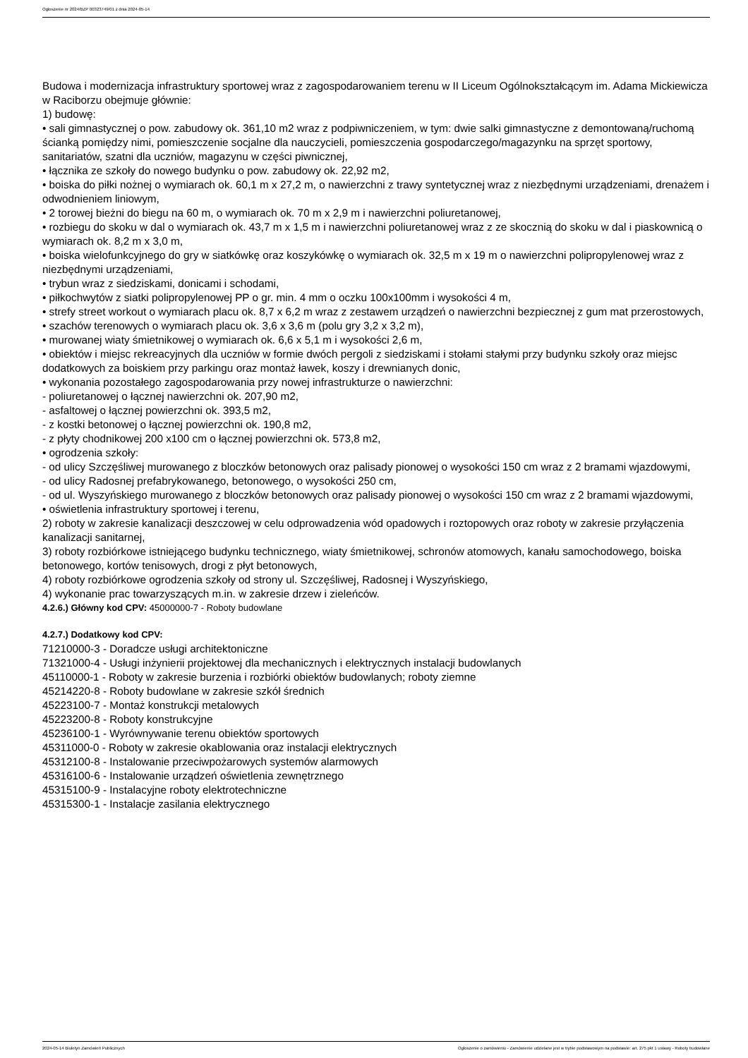Ogłoszenie nr 2024/BZP 00323749/01 z dnia 2024-05-14
Budowa i modernizacja infrastruktury sportowej wraz z zagospodarowaniem terenu w II Liceum Ogólnokształcącym im. Adama Mickiewicza w Raciborzu obejmuje głównie:
1) budowę:
• sali gimnastycznej o pow. zabudowy ok. 361,10 m2 wraz z podpiwniczeniem, w tym: dwie salki gimnastyczne z demontowaną/ruchomą ścianką pomiędzy nimi, pomieszczenie socjalne dla nauczycieli, pomieszczenia gospodarczego/magazynku na sprzęt sportowy, sanitariatów, szatni dla uczniów, magazynu w części piwnicznej,
• łącznika ze szkoły do nowego budynku o pow. zabudowy ok. 22,92 m2,
• boiska do piłki nożnej o wymiarach ok. 60,1 m x 27,2 m, o nawierzchni z trawy syntetycznej wraz z niezbędnymi urządzeniami, drenażem i odwodnieniem liniowym,
• 2 torowej bieżni do biegu na 60 m, o wymiarach ok. 70 m x 2,9 m i nawierzchni poliuretanowej,
• rozbiegu do skoku w dal o wymiarach ok. 43,7 m x 1,5 m i nawierzchni poliuretanowej wraz z ze skocznią do skoku w dal i piaskownicą o wymiarach ok. 8,2 m x 3,0 m,
• boiska wielofunkcyjnego do gry w siatkówkę oraz koszykówkę o wymiarach ok. 32,5 m x 19 m o nawierzchni polipropylenowej wraz z niezbędnymi urządzeniami,
• trybun wraz z siedziskami, donicami i schodami,
• piłkochwytów z siatki polipropylenowej PP o gr. min. 4 mm o oczku 100x100mm i wysokości 4 m,
• strefy street workout o wymiarach placu ok. 8,7 x 6,2 m wraz z zestawem urządzeń o nawierzchni bezpiecznej z gum mat przerostowych,
• szachów terenowych o wymiarach placu ok. 3,6 x 3,6 m (polu gry 3,2 x 3,2 m),
• murowanej wiaty śmietnikowej o wymiarach ok. 6,6 x 5,1 m i wysokości 2,6 m,
• obiektów i miejsc rekreacyjnych dla uczniów w formie dwóch pergoli z siedziskami i stołami stałymi przy budynku szkoły oraz miejsc dodatkowych za boiskiem przy parkingu oraz montaż ławek, koszy i drewnianych donic,
• wykonania pozostałego zagospodarowania przy nowej infrastrukturze o nawierzchni:
- poliuretanowej o łącznej nawierzchni ok. 207,90 m2,
- asfaltowej o łącznej powierzchni ok. 393,5 m2,
- z kostki betonowej o łącznej powierzchni ok. 190,8 m2,
- z płyty chodnikowej 200 x100 cm o łącznej powierzchni ok. 573,8 m2,
• ogrodzenia szkoły:
- od ulicy Szczęśliwej murowanego z bloczków betonowych oraz palisady pionowej o wysokości 150 cm wraz z 2 bramami wjazdowymi,
- od ulicy Radosnej prefabrykowanego, betonowego, o wysokości 250 cm,
- od ul. Wyszyńskiego murowanego z bloczków betonowych oraz palisady pionowej o wysokości 150 cm wraz z 2 bramami wjazdowymi,
• oświetlenia infrastruktury sportowej i terenu,
2) roboty w zakresie kanalizacji deszczowej w celu odprowadzenia wód opadowych i roztopowych oraz roboty w zakresie przyłączenia kanalizacji sanitarnej,
3) roboty rozbiórkowe istniejącego budynku technicznego, wiaty śmietnikowej, schronów atomowych, kanału samochodowego, boiska betonowego, kortów tenisowych, drogi z płyt betonowych,
4) roboty rozbiórkowe ogrodzenia szkoły od strony ul. Szczęśliwej, Radosnej i Wyszyńskiego,
4) wykonanie prac towarzyszących m.in. w zakresie drzew i zieleńców.
4.2.6.) Główny kod CPV: 45000000-7 - Roboty budowlane
4.2.7.) Dodatkowy kod CPV:
71210000-3 - Doradcze usługi architektoniczne
71321000-4 - Usługi inżynierii projektowej dla mechanicznych i elektrycznych instalacji budowlanych
45110000-1 - Roboty w zakresie burzenia i rozbiórki obiektów budowlanych; roboty ziemne
45214220-8 - Roboty budowlane w zakresie szkół średnich
45223100-7 - Montaż konstrukcji metalowych
45223200-8 - Roboty konstrukcyjne
45236100-1 - Wyrównywanie terenu obiektów sportowych
45311000-0 - Roboty w zakresie okablowania oraz instalacji elektrycznych
45312100-8 - Instalowanie przeciwpożarowych systemów alarmowych
45316100-6 - Instalowanie urządzeń oświetlenia zewnętrznego
45315100-9 - Instalacyjne roboty elektrotechniczne
45315300-1 - Instalacje zasilania elektrycznego
2024-05-14 Biuletyn Zamówień Publicznych Ogłoszenie o zamówieniu - Zamówienie udzielane jest w trybie podstawowym na podstawie: art. 275 pkt 1 ustawy - Roboty budowlane